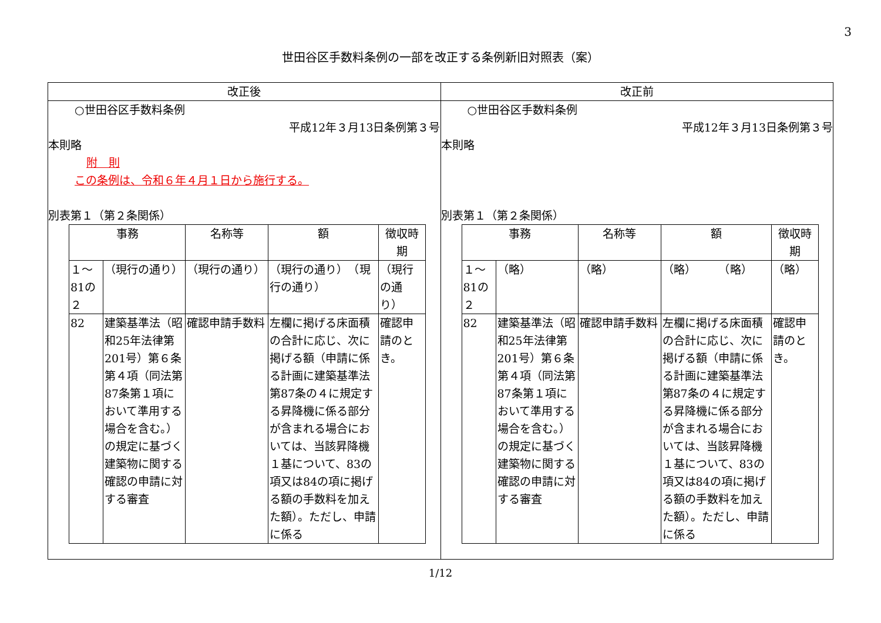3
世田谷区手数料条例の一部を改正する条例新旧対照表（案）
| 改正後 | 改正前 |
| --- | --- |
| ○世田谷区手数料条例 平成12年３月13日条例第３号 本則略 附 則 この条例は、令和６年４月１日から施行する。 別表第１（第２条関係） / 事務 / / 名称等 / 額 / 徴収時期 / / １～81の２ / （現行の通り） / （現行の通り） / （現行の通り） （現行の通り） / （現行の通り） / / 82 / 建築基準法（昭和25年法律第201号）第６条第４項（同法第87条第１項において準用する場合を含む。）の規定に基づく建築物に関する確認の申請に対する審査 / 確認申請手数料 / 左欄に掲げる床面積の合計に応じ、次に掲げる額（申請に係る計画に建築基準法第87条の４に規定する昇降機に係る部分が含まれる場合においては、当該昇降機１基について、83の項又は84の項に掲げる額の手数料を加えた額）。ただし、申請に係る / 確認申請のとき。 / | ○世田谷区手数料条例 平成12年３月13日条例第３号 本則略 別表第１（第２条関係） / 事務 / / 名称等 / 額 / 徴収時期 / / １～81の２ / （略） / （略） / （略） （略） / （略） / / 82 / 建築基準法（昭和25年法律第201号）第６条第４項（同法第87条第１項において準用する場合を含む。）の規定に基づく建築物に関する確認の申請に対する審査 / 確認申請手数料 / 左欄に掲げる床面積の合計に応じ、次に掲げる額（申請に係る計画に建築基準法第87条の４に規定する昇降機に係る部分が含まれる場合においては、当該昇降機１基について、83の項又は84の項に掲げる額の手数料を加えた額）。ただし、申請に係る / 確認申請のとき。 / |
1/12